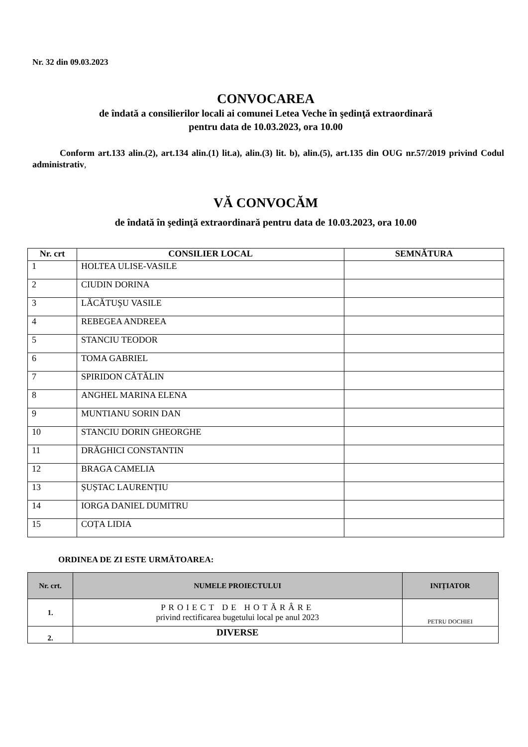Nr. 32 din 09.03.2023
CONVOCAREA
de îndată a consilierilor locali ai comunei Letea Veche în şedinţă extraordinară
pentru data de 10.03.2023, ora 10.00
Conform art.133 alin.(2), art.134 alin.(1) lit.a), alin.(3) lit. b), alin.(5), art.135 din OUG nr.57/2019 privind Codul administrativ,
VĂ CONVOCĂM
de îndată în şedinţă extraordinară pentru data de 10.03.2023, ora 10.00
| Nr. crt | CONSILIER LOCAL | SEMNĂTURA |
| --- | --- | --- |
| 1 | HOLTEA ULISE-VASILE | |
| 2 | CIUDIN DORINA | |
| 3 | LĂCĂTUŞU VASILE | |
| 4 | REBEGEA ANDREEA | |
| 5 | STANCIU TEODOR | |
| 6 | TOMA GABRIEL | |
| 7 | SPIRIDON CĂTĂLIN | |
| 8 | ANGHEL MARINA ELENA | |
| 9 | MUNTIANU SORIN DAN | |
| 10 | STANCIU DORIN GHEORGHE | |
| 11 | DRĂGHICI CONSTANTIN | |
| 12 | BRAGA CAMELIA | |
| 13 | ȘUȘTAC LAURENȚIU | |
| 14 | IORGA DANIEL DUMITRU | |
| 15 | COȚA LIDIA | |
ORDINEA DE ZI ESTE URMĂTOAREA:
| Nr. crt. | NUMELE PROIECTULUI | INIȚIATOR |
| --- | --- | --- |
| 1. | PROIECT DE HOTĂRÂRE privind rectificarea bugetului local pe anul 2023 | PETRU DOCHIEI |
| 2. | DIVERSE | |